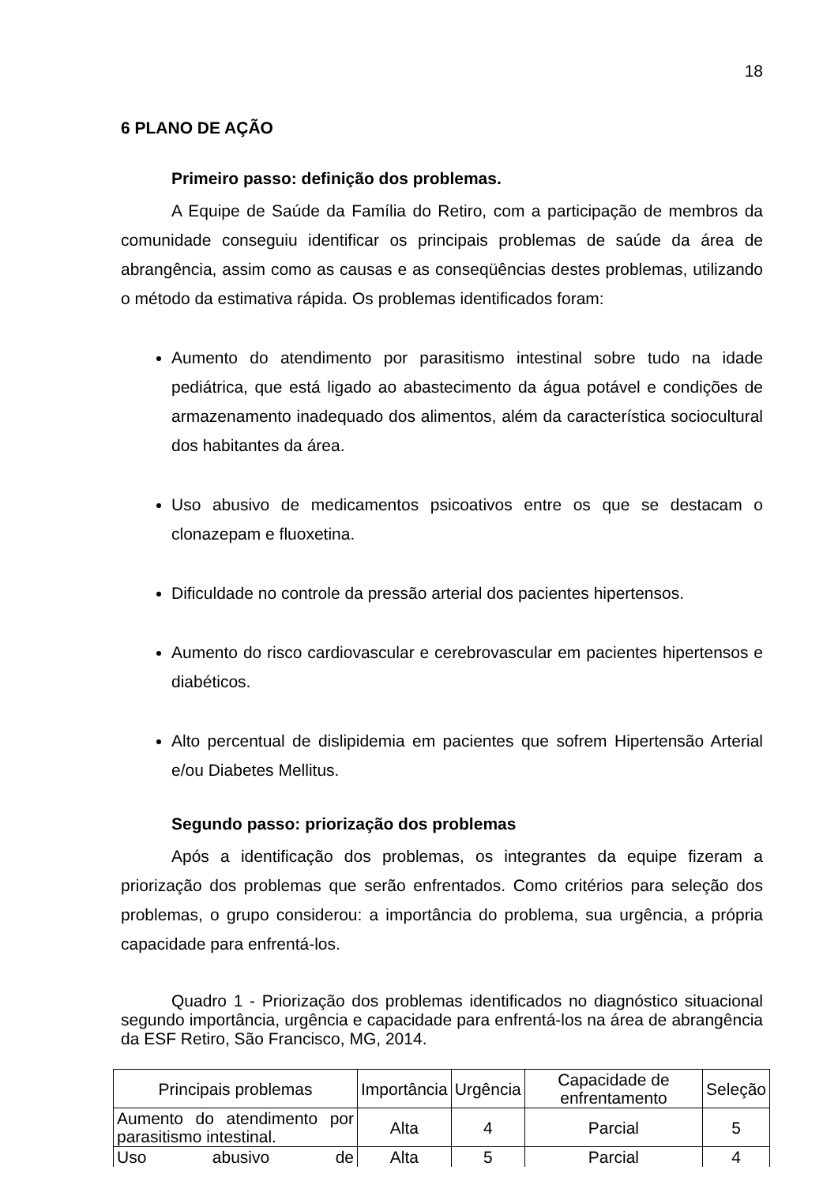18
6 PLANO DE AÇÃO
Primeiro passo: definição dos problemas.
A Equipe de Saúde da Família do Retiro, com a participação de membros da comunidade conseguiu identificar os principais problemas de saúde da área de abrangência, assim como as causas e as conseqüências destes problemas, utilizando o método da estimativa rápida. Os problemas identificados foram:
Aumento do atendimento por parasitismo intestinal sobre tudo na idade pediátrica, que está ligado ao abastecimento da água potável e condições de armazenamento inadequado dos alimentos, além da característica sociocultural dos habitantes da área.
Uso abusivo de medicamentos psicoativos entre os que se destacam o clonazepam e fluoxetina.
Dificuldade no controle da pressão arterial dos pacientes hipertensos.
Aumento do risco cardiovascular e cerebrovascular em pacientes hipertensos e diabéticos.
Alto percentual de dislipidemia em pacientes que sofrem Hipertensão Arterial e/ou Diabetes Mellitus.
Segundo passo: priorização dos problemas
Após a identificação dos problemas, os integrantes da equipe fizeram a priorização dos problemas que serão enfrentados. Como critérios para seleção dos problemas, o grupo considerou: a importância do problema, sua urgência, a própria capacidade para enfrentá-los.
Quadro 1 - Priorização dos problemas identificados no diagnóstico situacional segundo importância, urgência e capacidade para enfrentá-los na área de abrangência da ESF Retiro, São Francisco, MG, 2014.
| Principais problemas | Importância | Urgência | Capacidade de enfrentamento | Seleção |
| Aumento do atendimento por parasitismo intestinal. | Alta | 4 | Parcial | 5 |
| Uso abusivo de | Alta | 5 | Parcial | 4 |